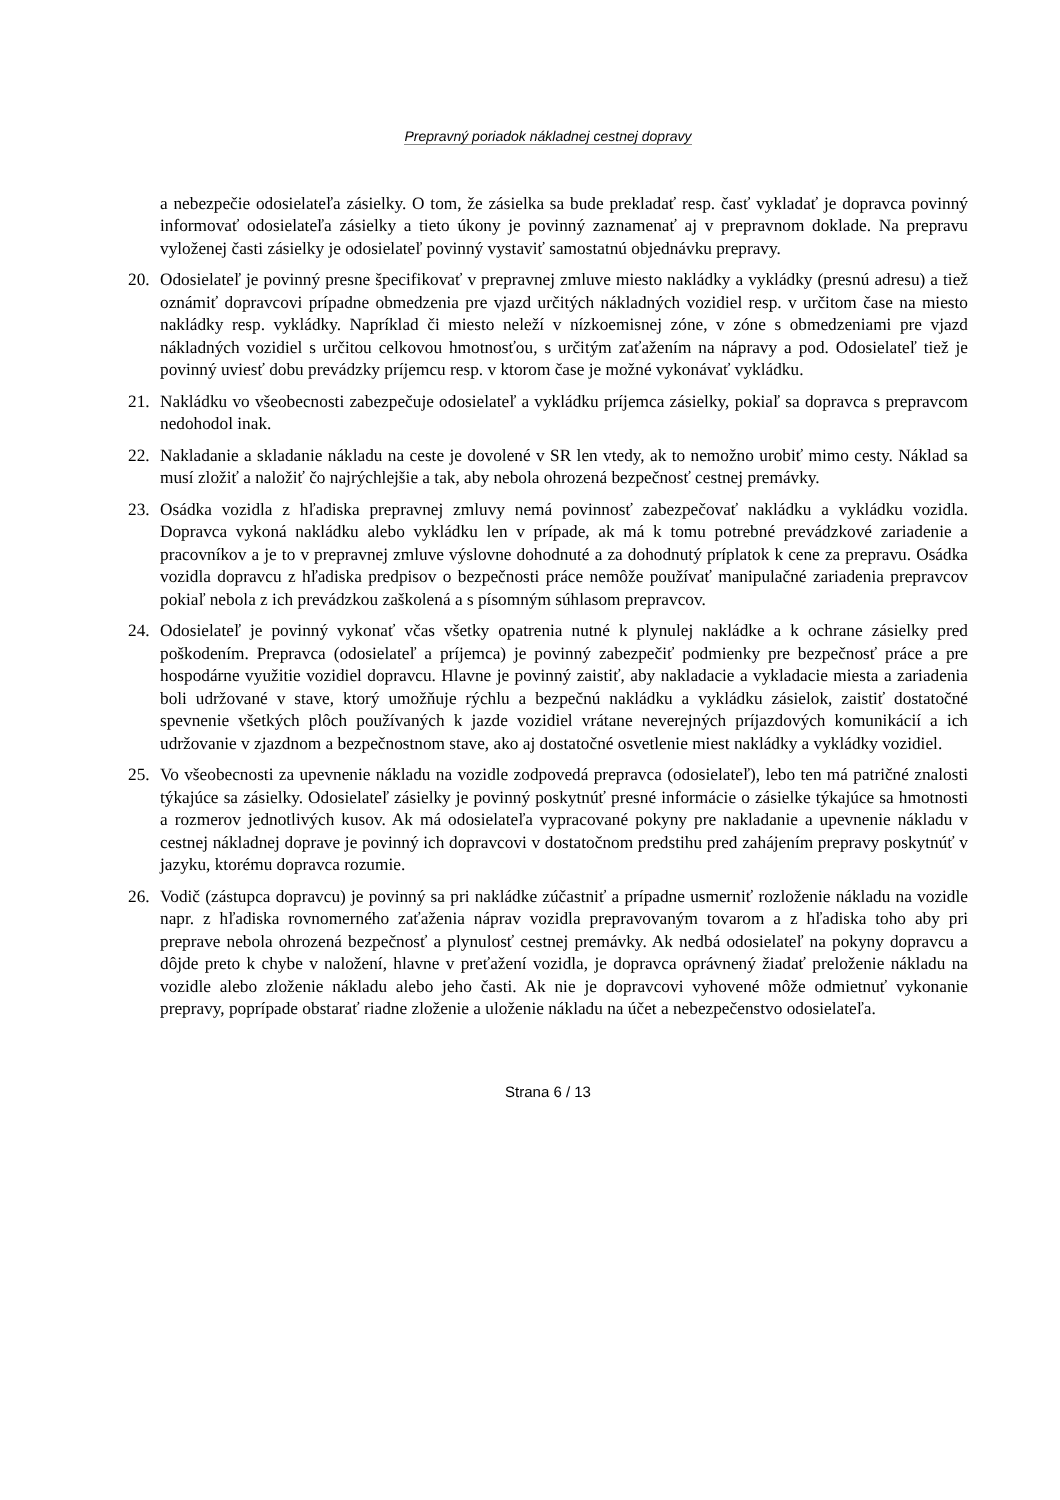Prepravný poriadok nákladnej cestnej dopravy
a nebezpečie odosielateľa zásielky. O tom, že zásielka sa bude prekladať resp. časť vykladať je dopravca povinný informovať odosielateľa zásielky a tieto úkony je povinný zaznamenať aj v prepravnom doklade. Na prepravu vyloženej časti zásielky je odosielateľ povinný vystaviť samostatnú objednávku prepravy.
20. Odosielateľ je povinný presne špecifikovať v prepravnej zmluve miesto nakládky a vykládky (presnú adresu) a tiež oznámiť dopravcovi prípadne obmedzenia pre vjazd určitých nákladných vozidiel resp. v určitom čase na miesto nakládky resp. vykládky. Napríklad či miesto neleží v nízkoemisnej zóne, v zóne s obmedzeniami pre vjazd nákladných vozidiel s určitou celkovou hmotnosťou, s určitým zaťažením na nápravy a pod. Odosielateľ tiež je povinný uviesť dobu prevádzky príjemcu resp. v ktorom čase je možné vykonávať vykládku.
21. Nakládku vo všeobecnosti zabezpečuje odosielateľ a vykládku príjemca zásielky, pokiaľ sa dopravca s prepravcom nedohodol inak.
22. Nakladanie a skladanie nákladu na ceste je dovolené v SR len vtedy, ak to nemožno urobiť mimo cesty. Náklad sa musí zložiť a naložiť čo najrýchlejšie a tak, aby nebola ohrozená bezpečnosť cestnej premávky.
23. Osádka vozidla z hľadiska prepravnej zmluvy nemá povinnosť zabezpečovať nakládku a vykládku vozidla. Dopravca vykoná nakládku alebo vykládku len v prípade, ak má k tomu potrebné prevádzkové zariadenie a pracovníkov a je to v prepravnej zmluve výslovne dohodnuté a za dohodnutý príplatok k cene za prepravu. Osádka vozidla dopravcu z hľadiska predpisov o bezpečnosti práce nemôže používať manipulačné zariadenia prepravcov pokiaľ nebola z ich prevádzkou zaškolená a s písomným súhlasom prepravcov.
24. Odosielateľ je povinný vykonať včas všetky opatrenia nutné k plynulej nakládke a k ochrane zásielky pred poškodením. Prepravca (odosielateľ a príjemca) je povinný zabezpečiť podmienky pre bezpečnosť práce a pre hospodárne využitie vozidiel dopravcu. Hlavne je povinný zaistiť, aby nakladacie a vykladacie miesta a zariadenia boli udržované v stave, ktorý umožňuje rýchlu a bezpečnú nakládku a vykládku zásielok, zaistiť dostatočné spevnenie všetkých plôch používaných k jazde vozidiel vrátane neverejných príjazdových komunikácií a ich udržovanie v zjazdnom a bezpečnostnom stave, ako aj dostatočné osvetlenie miest nakládky a vykládky vozidiel.
25. Vo všeobecnosti za upevnenie nákladu na vozidle zodpovedá prepravca (odosielateľ), lebo ten má patričné znalosti týkajúce sa zásielky. Odosielateľ zásielky je povinný poskytnúť presné informácie o zásielke týkajúce sa hmotnosti a rozmerov jednotlivých kusov. Ak má odosielateľa vypracované pokyny pre nakladanie a upevnenie nákladu v cestnej nákladnej doprave je povinný ich dopravcovi v dostatočnom predstihu pred zahájením prepravy poskytnúť v jazyku, ktorému dopravca rozumie.
26. Vodič (zástupca dopravcu) je povinný sa pri nakládke zúčastniť a prípadne usmerniť rozloženie nákladu na vozidle napr. z hľadiska rovnomerného zaťaženia náprav vozidla prepravovaným tovarom a z hľadiska toho aby pri preprave nebola ohrozená bezpečnosť a plynulosť cestnej premávky. Ak nedbá odosielateľ na pokyny dopravcu a dôjde preto k chybe v naložení, hlavne v preťažení vozidla, je dopravca oprávnený žiadať preloženie nákladu na vozidle alebo zloženie nákladu alebo jeho časti. Ak nie je dopravcovi vyhovené môže odmietnuť vykonanie prepravy, poprípade obstarať riadne zloženie a uloženie nákladu na účet a nebezpečenstvo odosielateľa.
Strana 6 / 13